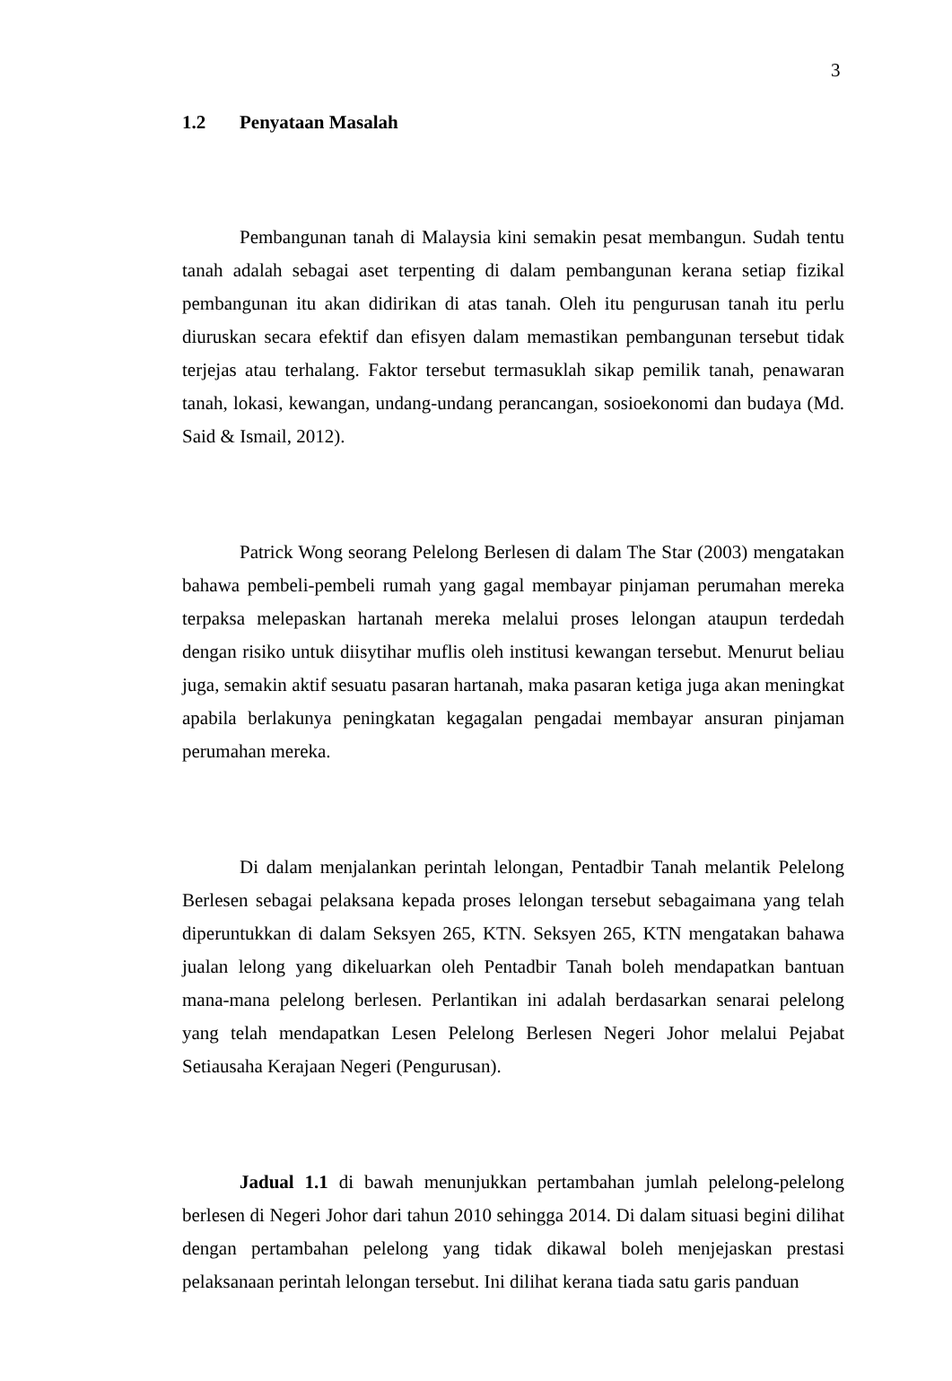3
1.2 Penyataan Masalah
Pembangunan tanah di Malaysia kini semakin pesat membangun. Sudah tentu tanah adalah sebagai aset terpenting di dalam pembangunan kerana setiap fizikal pembangunan itu akan didirikan di atas tanah. Oleh itu pengurusan tanah itu perlu diuruskan secara efektif dan efisyen dalam memastikan pembangunan tersebut tidak terjejas atau terhalang. Faktor tersebut termasuklah sikap pemilik tanah, penawaran tanah, lokasi, kewangan, undang-undang perancangan, sosioekonomi dan budaya (Md. Said & Ismail, 2012).
Patrick Wong seorang Pelelong Berlesen di dalam The Star (2003) mengatakan bahawa pembeli-pembeli rumah yang gagal membayar pinjaman perumahan mereka terpaksa melepaskan hartanah mereka melalui proses lelongan ataupun terdedah dengan risiko untuk diisytihar muflis oleh institusi kewangan tersebut. Menurut beliau juga, semakin aktif sesuatu pasaran hartanah, maka pasaran ketiga juga akan meningkat apabila berlakunya peningkatan kegagalan pengadai membayar ansuran pinjaman perumahan mereka.
Di dalam menjalankan perintah lelongan, Pentadbir Tanah melantik Pelelong Berlesen sebagai pelaksana kepada proses lelongan tersebut sebagaimana yang telah diperuntukkan di dalam Seksyen 265, KTN. Seksyen 265, KTN mengatakan bahawa jualan lelong yang dikeluarkan oleh Pentadbir Tanah boleh mendapatkan bantuan mana-mana pelelong berlesen. Perlantikan ini adalah berdasarkan senarai pelelong yang telah mendapatkan Lesen Pelelong Berlesen Negeri Johor melalui Pejabat Setiausaha Kerajaan Negeri (Pengurusan).
Jadual 1.1 di bawah menunjukkan pertambahan jumlah pelelong-pelelong berlesen di Negeri Johor dari tahun 2010 sehingga 2014. Di dalam situasi begini dilihat dengan pertambahan pelelong yang tidak dikawal boleh menjejaskan prestasi pelaksanaan perintah lelongan tersebut. Ini dilihat kerana tiada satu garis panduan